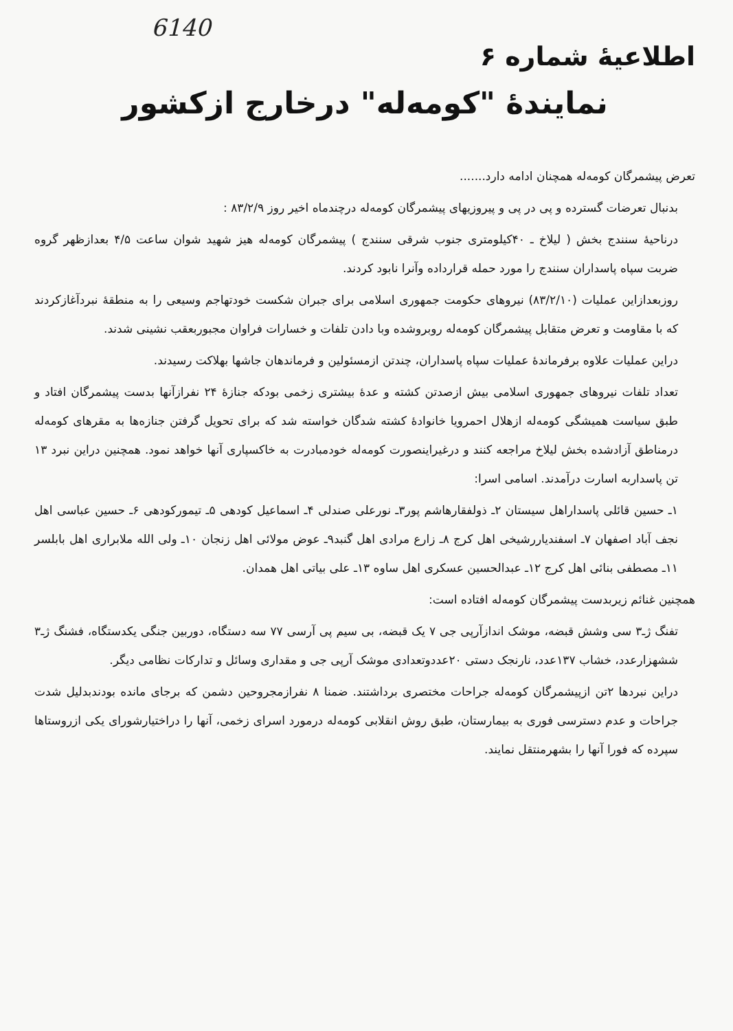6140
اطلاعیۀ شماره ۶
نمایندۀ "کومه‌له" درخارج ازکشور
تعرض پیشمرگان کومه‌له همچنان ادامه دارد.......
بدنبال تعرضات گسترده و پی در پی و پیروزیهای پیشمرگان کومه‌له درچندماه اخیر روز ۸۳/۲/۹ :
درناحیۀ سنندج بخش ( لیلاخ ـ ۴۰کیلومتری جنوب شرقی سنندج ) پیشمرگان کومه‌له هیز شهید شوان ساعت ۴/۵ بعدازظهر گروه ضربت سپاه پاسداران سنندج را مورد حمله قرارداده وآنرا نابود کردند.
روزبعدازاین عملیات (۸۳/۲/۱۰) نیروهای حکومت جمهوری اسلامی برای جبران شکست خودتهاجم وسیعی را به منطقۀ نبردآغازکردند که با مقاومت و تعرض متقابل پیشمرگان کومه‌له روبروشده وبا دادن تلفات و خسارات فراوان مجبوربعقب نشینی شدند.
دراین عملیات علاوه برفرماندۀ عملیات سپاه پاسداران، چندتن ازمسئولین و فرماندهان جاشها بهلاکت رسیدند.
تعداد تلفات نیروهای جمهوری اسلامی بیش ازصدتن کشته و عدۀ بیشتری زخمی بودکه جنازۀ ۲۴ نفرازآنها بدست پیشمرگان افتاد و طبق سیاست همیشگی کومه‌له ازهلال احمرویا خانوادۀ کشته شدگان خواسته شد که برای تحویل گرفتن جنازه‌ها به مقرهای کومه‌له درمناطق آزادشده بخش لیلاخ مراجعه کنند و درغیراینصورت کومه‌له خودمبادرت به خاکسپاری آنها خواهد نمود. همچنین دراین نبرد ۱۳ تن پاسداربه اسارت درآمدند. اسامی اسرا:
۱ـ حسین قائلی پاسداراهل سیستان ۲ـ ذولفقارهاشم پور۳ـ نورعلی صندلی ۴ـ اسماعیل کودهی ۵ـ تیمورکودهی ۶ـ حسین عباسی اهل نجف آباد اصفهان ۷ـ اسفندیاررشیخی اهل کرج ۸ـ زارع مرادی اهل گنبد۹ـ عوض مولائی اهل زنجان ۱۰ـ ولی الله ملابراری اهل بابلسر ۱۱ـ مصطفی بنائی اهل کرج ۱۲ـ عبدالحسین عسکری اهل ساوه ۱۳ـ علی بیاتی اهل همدان.
همچنین غنائم زیربدست پیشمرگان کومه‌له افتاده است:
تفنگ ژـ۳ سی وشش قبضه، موشک اندازآرپی جی ۷ یک قبضه، بی سیم پی آرسی ۷۷ سه دستگاه، دوربین جنگی یکدستگاه، فشنگ ژـ۳ ششهزارعدد، خشاب ۱۳۷عدد، نارنجک دستی ۲۰عددوتعدادی موشک آرپی جی و مقداری وسائل و تدارکات نظامی دیگر.
دراین نبردها ۲تن ازپیشمرگان کومه‌له جراحات مختصری برداشتند. ضمنا ۸ نفرازمجروحین دشمن که برجای مانده بودندبدلیل شدت جراحات و عدم دسترسی فوری به بیمارستان، طبق روش انقلابی کومه‌له درمورد اسرای زخمی، آنها را دراختیارشورای یکی ازروستاها سپرده که فورا آنها را بشهرمنتقل نمایند.